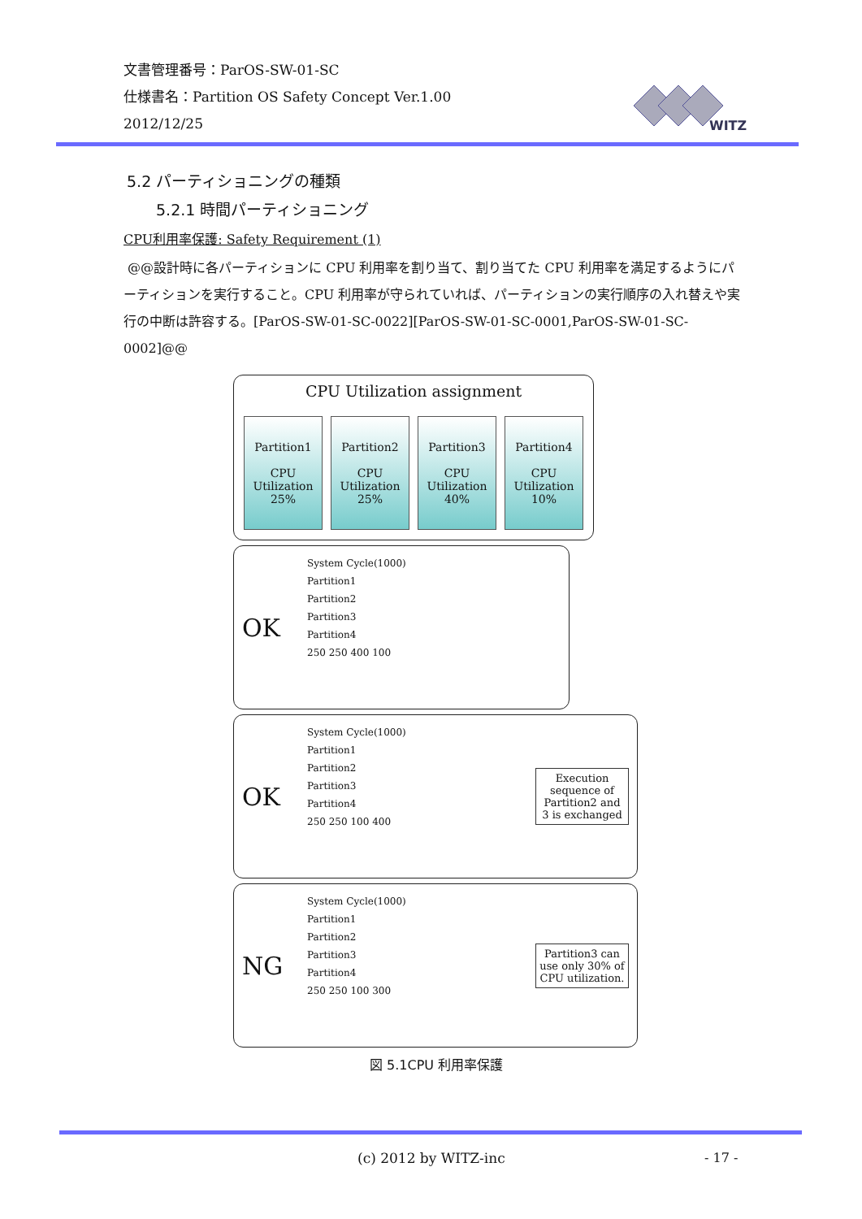文書管理番号：ParOS-SW-01-SC
仕様書名：Partition OS Safety Concept Ver.1.00
2012/12/25
WITZ
5.2 パーティショニングの種類
5.2.1 時間パーティショニング
CPU利用率保護: Safety Requirement (1)
@@設計時に各パーティションに CPU 利用率を割り当て、割り当てた CPU 利用率を満足するようにパーティションを実行すること。CPU 利用率が守られていれば、パーティションの実行順序の入れ替えや実行の中断は許容する。[ParOS-SW-01-SC-0022][ParOS-SW-01-SC-0001,ParOS-SW-01-SC-0002]@@
CPU Utilization assignment
Partition1
CPU
Utilization
25%
Partition2
CPU
Utilization
25%
Partition3
CPU
Utilization
40%
Partition4
CPU
Utilization
10%
OK
System Cycle(1000)
Partition1
Partition2
Partition3
Partition4
250 250 400 100
OK
System Cycle(1000)
Partition1
Partition2
Partition3
Partition4
250 250 100 400
Execution sequence of Partition2 and 3 is exchanged
NG
System Cycle(1000)
Partition1
Partition2
Partition3
Partition4
250 250 100 300
Partition3 can use only 30% of CPU utilization.
図 5.1CPU 利用率保護
(c) 2012 by WITZ-inc - 17 -